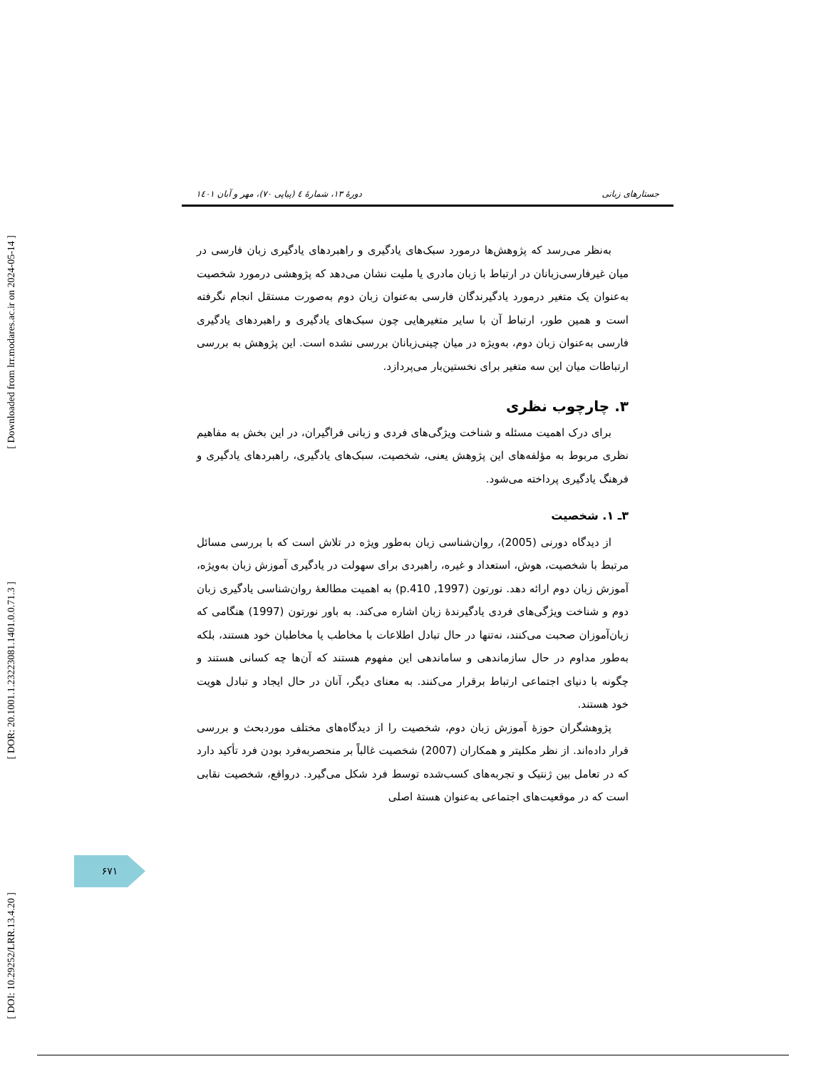[ Downloaded from lrr.modares.ac.ir on 2024-05-14 ]
[ DOR: 20.1001.1.23223081.1401.0.0.71.3 ]
[ DOI: 10.29252/LRR.13.4.20 ]
جستارهای زبانی دورهٔ ۱۳، شمارهٔ ٤ (پیاپی ۷۰)، مهر و آبان ۱٤۰۱
به‌نظر می‌رسد که پژوهش‌ها درمورد سبک‌های یادگیری و راهبردهای یادگیری زبان فارسی در میان غیرفارسی‌زبانان در ارتباط با زبان مادری یا ملیت نشان می‌دهد که پژوهشی درمورد شخصیت به‌عنوان یک متغیر درمورد یادگیرندگان فارسی به‌عنوان زبان دوم به‌صورت مستقل انجام نگرفته است و همین طور، ارتباط آن با سایر متغیرهایی چون سبک‌های یادگیری و راهبردهای یادگیری فارسی به‌عنوان زبان دوم، به‌ویژه در میان چینی‌زبانان بررسی نشده است. این پژوهش به بررسی ارتباطات میان این سه متغیر برای نخستین‌بار می‌پردازد.
۳. چارچوب نظری
برای درک اهمیت مسئله و شناخت ویژگی‌های فردی و زبانی فراگیران، در این بخش به مفاهیم نظری مربوط به مؤلفه‌های این پژوهش یعنی، شخصیت، سبک‌های یادگیری، راهبردهای یادگیری و فرهنگ یادگیری پرداخته می‌شود.
۳ـ ۱. شخصیت
از دیدگاه دورنی (2005)، روان‌شناسی زبان به‌طور ویژه در تلاش است که با بررسی مسائل مرتبط با شخصیت، هوش، استعداد و غیره، راهبردی برای سهولت در یادگیری آموزش زبان به‌ویژه، آموزش زبان دوم ارائه دهد. نورتون (1997, p.410) به اهمیت مطالعهٔ روان‌شناسی یادگیری زبان دوم و شناخت ویژگی‌های فردی یادگیرندهٔ زبان اشاره می‌کند. به باور نورتون (1997) هنگامی که زبان‌آموزان صحبت می‌کنند، نه‌تنها در حال تبادل اطلاعات با مخاطب یا مخاطبان خود هستند، بلکه به‌طور مداوم در حال سازماندهی و ساماندهی این مفهوم هستند که آن‌ها چه کسانی هستند و چگونه با دنیای اجتماعی ارتباط برقرار می‌کنند. به معنای دیگر، آنان در حال ایجاد و تبادل هویت خود هستند.
پژوهشگران حوزهٔ آموزش زبان دوم، شخصیت را از دیدگاه‌های مختلف موردبحث و بررسی قرار داده‌اند. از نظر مکلیتر و همکاران (2007) شخصیت غالباً بر منحصربه‌فرد بودن فرد تأکید دارد که در تعامل بین ژنتیک و تجربه‌های کسب‌شده توسط فرد شکل می‌گیرد. درواقع، شخصیت نقابی است که در موقعیت‌های اجتماعی به‌عنوان هستهٔ اصلی
۶۷۱